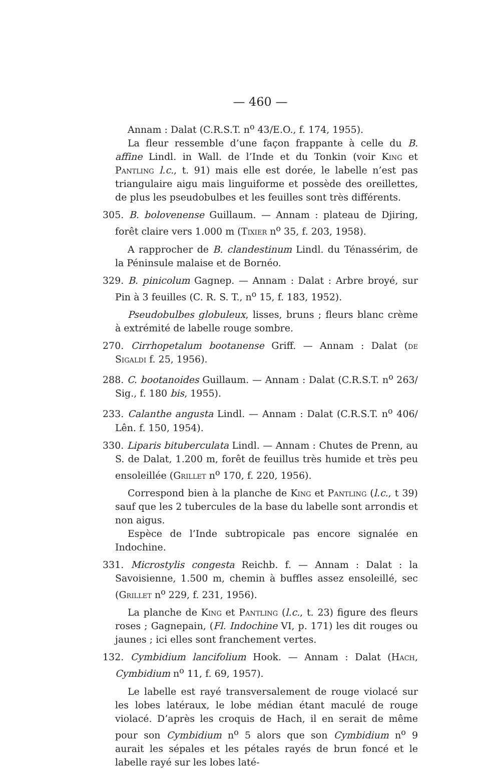— 460 —
Annam : Dalat (C.R.S.T. n<sup>o</sup> 43/E.O., f. 174, 1955).
La fleur ressemble d’une façon frappante à celle du B. affine Lindl. in Wall. de l’Inde et du Tonkin (voir King et Pantling l.c., t. 91) mais elle est dorée, le labelle n’est pas triangulaire aigu mais linguiforme et possède des oreillettes, de plus les pseudobulbes et les feuilles sont très différents.
305. B. bolovenense Guillaum. — Annam : plateau de Djiring, forêt claire vers 1.000 m (Tixier n<sup>o</sup> 35, f. 203, 1958).
A rapprocher de B. clandestinum Lindl. du Ténassérim, de la Péninsule malaise et de Bornéo.
329. B. pinicolum Gagnep. — Annam : Dalat : Arbre broyé, sur Pin à 3 feuilles (C. R. S. T., n<sup>o</sup> 15, f. 183, 1952).
Pseudobulbes globuleux, lisses, bruns ; fleurs blanc crème à extrémité de labelle rouge sombre.
270. Cirrhopetalum bootanense Griff. — Annam : Dalat (de Sigaldi f. 25, 1956).
288. C. bootanoides Guillaum. — Annam : Dalat (C.R.S.T. n<sup>o</sup> 263/ Sig., f. 180 bis, 1955).
233. Calanthe angusta Lindl. — Annam : Dalat (C.R.S.T. n<sup>o</sup> 406/ Lên. f. 150, 1954).
330. Liparis bituberculata Lindl. — Annam : Chutes de Prenn, au S. de Dalat, 1.200 m, forêt de feuillus très humide et très peu ensoleillée (Grillet n<sup>o</sup> 170, f. 220, 1956).
Correspond bien à la planche de King et Pantling (l.c., t 39) sauf que les 2 tubercules de la base du labelle sont arrondis et non aigus.
Espèce de l’Inde subtropicale pas encore signalée en Indochine.
331. Microstylis congesta Reichb. f. — Annam : Dalat : la Savoisienne, 1.500 m, chemin à buffles assez ensoleillé, sec (Grillet n<sup>o</sup> 229, f. 231, 1956).
La planche de King et Pantling (l.c., t. 23) figure des fleurs roses ; Gagnepain, (Fl. Indochine VI, p. 171) les dit rouges ou jaunes ; ici elles sont franchement vertes.
132. Cymbidium lancifolium Hook. — Annam : Dalat (Hach, Cymbidium n<sup>o</sup> 11, f. 69, 1957).
Le labelle est rayé transversalement de rouge violacé sur les lobes latéraux, le lobe médian étant maculé de rouge violacé. D’après les croquis de Hach, il en serait de même pour son Cymbidium n<sup>o</sup> 5 alors que son Cymbidium n<sup>o</sup> 9 aurait les sépales et les pétales rayés de brun foncé et le labelle rayé sur les lobes laté-